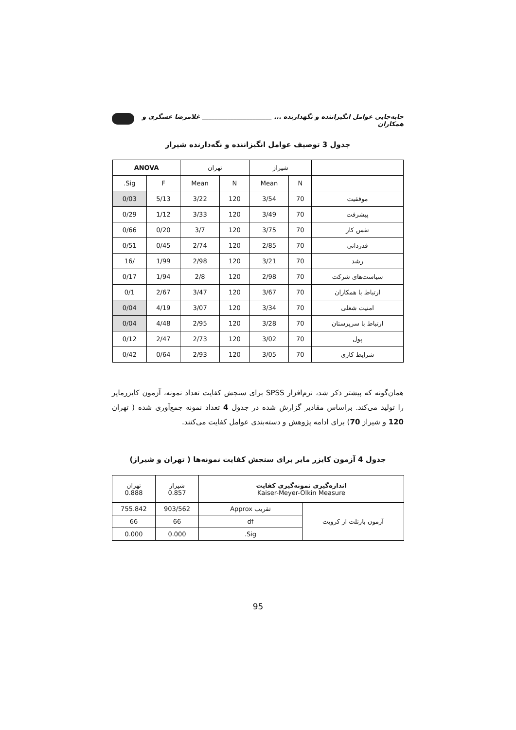جابه‌جایی عوامل انگیزاننده و نگهدارنده ... ______________________ غلامرضا عسگری و همکاران
جدول 3 توصیف عوامل انگیزاننده و نگه‌دارنده شیراز
| | شیراز | | تهران | | ANOVA | |
| --- | --- | --- | --- | --- | --- | --- |
| | N | Mean | N | Mean | F | Sig. |
| موفقیت | 70 | 3/54 | 120 | 3/22 | 5/13 | 0/03 |
| پیشرفت | 70 | 3/49 | 120 | 3/33 | 1/12 | 0/29 |
| نفس کار | 70 | 3/75 | 120 | 3/7 | 0/20 | 0/66 |
| قدردانی | 70 | 2/85 | 120 | 2/74 | 0/45 | 0/51 |
| رشد | 70 | 3/21 | 120 | 2/98 | 1/99 | /16 |
| سیاست‌های شرکت | 70 | 2/98 | 120 | 2/8 | 1/94 | 0/17 |
| ارتباط با همکاران | 70 | 3/67 | 120 | 3/47 | 2/67 | 0/1 |
| امنیت شغلی | 70 | 3/34 | 120 | 3/07 | 4/19 | 0/04 |
| ارتباط با سرپرستان | 70 | 3/28 | 120 | 2/95 | 4/48 | 0/04 |
| پول | 70 | 3/02 | 120 | 2/73 | 2/47 | 0/12 |
| شرایط کاری | 70 | 3/05 | 120 | 2/93 | 0/64 | 0/42 |
همان‌گونه که پیشتر ذکر شد، نرم‌افزار SPSS برای سنجش کفایت تعداد نمونه، آزمون کایزرمایر را تولید می‌کند. براساس مقادیر گزارش شده در جدول 4 تعداد نمونه جمع‌آوری شده ( تهران 120 و شیراز 70) برای ادامه پژوهش و دسته‌بندی عوامل کفایت می‌کنند.
جدول 4 آزمون کایزر مایر برای سنجش کفایت نمونه‌ها ( تهران و شیراز)
| اندازه‌گیری نمونه‌گیری کفایت Kaiser-Meyer-Olkin Measure | | شیراز 0.857 | تهران 0.888 |
| آزمون بارتلت از کرویت | تقریب Approx | 903/562 | 755.842 |
| | df | 66 | 66 |
| | Sig. | 0.000 | 0.000 |
95